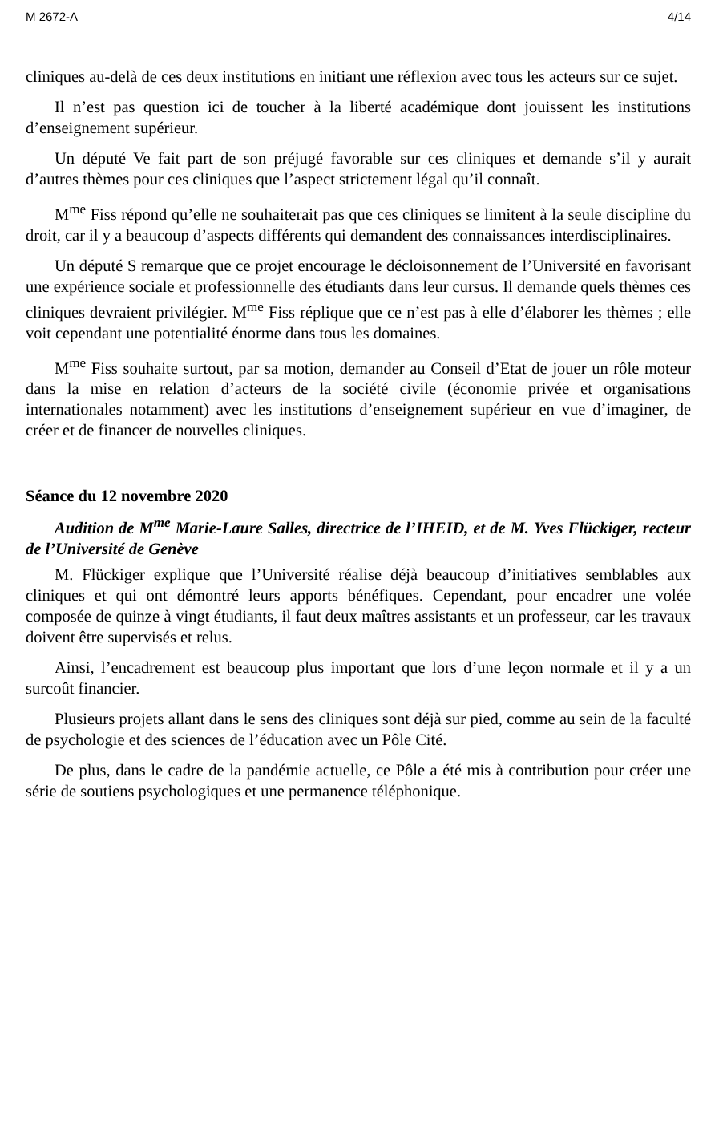M 2672-A 4/14
cliniques au-delà de ces deux institutions en initiant une réflexion avec tous les acteurs sur ce sujet.
Il n’est pas question ici de toucher à la liberté académique dont jouissent les institutions d’enseignement supérieur.
Un député Ve fait part de son préjugé favorable sur ces cliniques et demande s’il y aurait d’autres thèmes pour ces cliniques que l’aspect strictement légal qu’il connaît.
M<sup>me</sup> Fiss répond qu’elle ne souhaiterait pas que ces cliniques se limitent à la seule discipline du droit, car il y a beaucoup d’aspects différents qui demandent des connaissances interdisciplinaires.
Un député S remarque que ce projet encourage le décloisonnement de l’Université en favorisant une expérience sociale et professionnelle des étudiants dans leur cursus. Il demande quels thèmes ces cliniques devraient privilégier. M<sup>me</sup> Fiss réplique que ce n’est pas à elle d’élaborer les thèmes ; elle voit cependant une potentialité énorme dans tous les domaines.
M<sup>me</sup> Fiss souhaite surtout, par sa motion, demander au Conseil d’Etat de jouer un rôle moteur dans la mise en relation d’acteurs de la société civile (économie privée et organisations internationales notamment) avec les institutions d’enseignement supérieur en vue d’imaginer, de créer et de financer de nouvelles cliniques.
Séance du 12 novembre 2020
Audition de M<sup>me</sup> Marie-Laure Salles, directrice de l’IHEID, et de M. Yves Flückiger, recteur de l’Université de Genève
M. Flückiger explique que l’Université réalise déjà beaucoup d’initiatives semblables aux cliniques et qui ont démontré leurs apports bénéfiques. Cependant, pour encadrer une volée composée de quinze à vingt étudiants, il faut deux maîtres assistants et un professeur, car les travaux doivent être supervisés et relus.
Ainsi, l’encadrement est beaucoup plus important que lors d’une leçon normale et il y a un surcoût financier.
Plusieurs projets allant dans le sens des cliniques sont déjà sur pied, comme au sein de la faculté de psychologie et des sciences de l’éducation avec un Pôle Cité.
De plus, dans le cadre de la pandémie actuelle, ce Pôle a été mis à contribution pour créer une série de soutiens psychologiques et une permanence téléphonique.